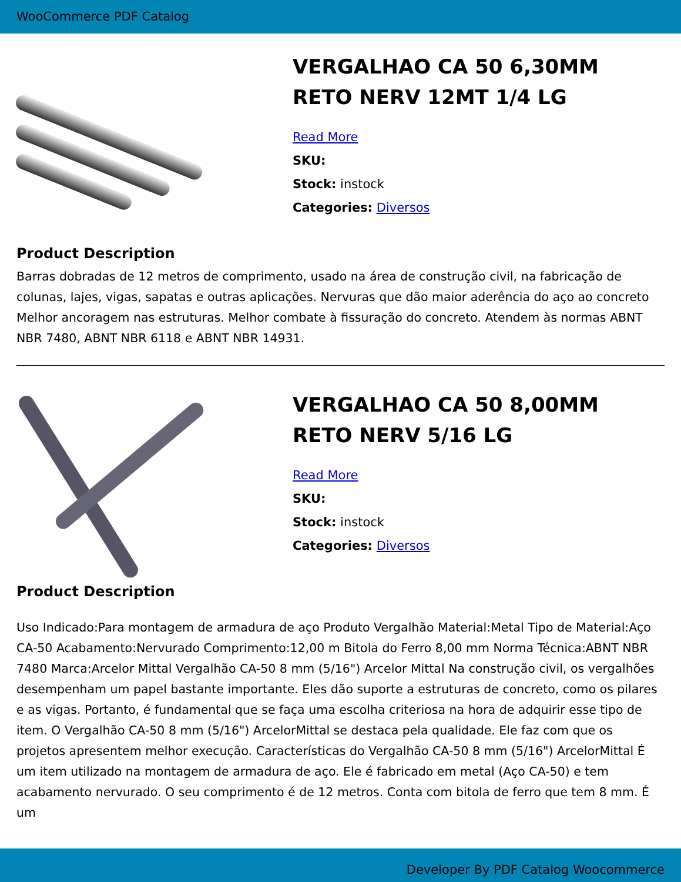WooCommerce PDF Catalog
VERGALHAO CA 50 6,30MM RETO NERV 12MT 1/4 LG
Read More
SKU:
Stock: instock
Categories: Diversos
Product Description
Barras dobradas de 12 metros de comprimento, usado na área de construção civil, na fabricação de colunas, lajes, vigas, sapatas e outras aplicações. Nervuras que dão maior aderência do aço ao concreto Melhor ancoragem nas estruturas. Melhor combate à fissuração do concreto. Atendem às normas ABNT NBR 7480, ABNT NBR 6118 e ABNT NBR 14931.
VERGALHAO CA 50 8,00MM RETO NERV 5/16 LG
Read More
SKU:
Stock: instock
Categories: Diversos
Product Description
Uso Indicado:Para montagem de armadura de aço Produto Vergalhão Material:Metal Tipo de Material:Aço CA-50 Acabamento:Nervurado Comprimento:12,00 m Bitola do Ferro 8,00 mm Norma Técnica:ABNT NBR 7480 Marca:Arcelor Mittal Vergalhão CA-50 8 mm (5/16") Arcelor Mittal Na construção civil, os vergalhões desempenham um papel bastante importante. Eles dão suporte a estruturas de concreto, como os pilares e as vigas. Portanto, é fundamental que se faça uma escolha criteriosa na hora de adquirir esse tipo de item. O Vergalhão CA-50 8 mm (5/16") ArcelorMittal se destaca pela qualidade. Ele faz com que os projetos apresentem melhor execução. Características do Vergalhão CA-50 8 mm (5/16") ArcelorMittal É um item utilizado na montagem de armadura de aço. Ele é fabricado em metal (Aço CA-50) e tem acabamento nervurado. O seu comprimento é de 12 metros. Conta com bitola de ferro que tem 8 mm. É um
Developer By PDF Catalog Woocommerce